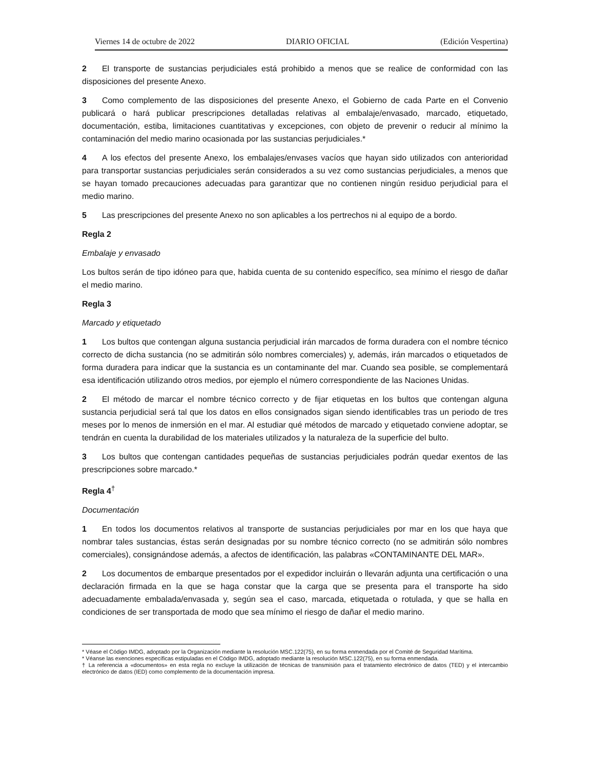Viernes 14 de octubre de 2022 DIARIO OFICIAL (Edición Vespertina)
2 El transporte de sustancias perjudiciales está prohibido a menos que se realice de conformidad con las disposiciones del presente Anexo.
3 Como complemento de las disposiciones del presente Anexo, el Gobierno de cada Parte en el Convenio publicará o hará publicar prescripciones detalladas relativas al embalaje/envasado, marcado, etiquetado, documentación, estiba, limitaciones cuantitativas y excepciones, con objeto de prevenir o reducir al mínimo la contaminación del medio marino ocasionada por las sustancias perjudiciales.*
4 A los efectos del presente Anexo, los embalajes/envases vacíos que hayan sido utilizados con anterioridad para transportar sustancias perjudiciales serán considerados a su vez como sustancias perjudiciales, a menos que se hayan tomado precauciones adecuadas para garantizar que no contienen ningún residuo perjudicial para el medio marino.
5 Las prescripciones del presente Anexo no son aplicables a los pertrechos ni al equipo de a bordo.
Regla 2
Embalaje y envasado
Los bultos serán de tipo idóneo para que, habida cuenta de su contenido específico, sea mínimo el riesgo de dañar el medio marino.
Regla 3
Marcado y etiquetado
1 Los bultos que contengan alguna sustancia perjudicial irán marcados de forma duradera con el nombre técnico correcto de dicha sustancia (no se admitirán sólo nombres comerciales) y, además, irán marcados o etiquetados de forma duradera para indicar que la sustancia es un contaminante del mar. Cuando sea posible, se complementará esa identificación utilizando otros medios, por ejemplo el número correspondiente de las Naciones Unidas.
2 El método de marcar el nombre técnico correcto y de fijar etiquetas en los bultos que contengan alguna sustancia perjudicial será tal que los datos en ellos consignados sigan siendo identificables tras un periodo de tres meses por lo menos de inmersión en el mar. Al estudiar qué métodos de marcado y etiquetado conviene adoptar, se tendrán en cuenta la durabilidad de los materiales utilizados y la naturaleza de la superficie del bulto.
3 Los bultos que contengan cantidades pequeñas de sustancias perjudiciales podrán quedar exentos de las prescripciones sobre marcado.*
Regla 4<sup>†</sup>
Documentación
1 En todos los documentos relativos al transporte de sustancias perjudiciales por mar en los que haya que nombrar tales sustancias, éstas serán designadas por su nombre técnico correcto (no se admitirán sólo nombres comerciales), consignándose además, a afectos de identificación, las palabras «CONTAMINANTE DEL MAR».
2 Los documentos de embarque presentados por el expedidor incluirán o llevarán adjunta una certificación o una declaración firmada en la que se haga constar que la carga que se presenta para el transporte ha sido adecuadamente embalada/envasada y, según sea el caso, marcada, etiquetada o rotulada, y que se halla en condiciones de ser transportada de modo que sea mínimo el riesgo de dañar el medio marino.
* Véase el Código IMDG, adoptado por la Organización mediante la resolución MSC.122(75), en su forma enmendada por el Comité de Seguridad Marítima.
* Véanse las exenciones específicas estipuladas en el Código IMDG, adoptado mediante la resolución MSC.122(75), en su forma enmendada.
† La referencia a «documentos» en esta regla no excluye la utilización de técnicas de transmisión para el tratamiento electrónico de datos (TED) y el intercambio electrónico de datos (IED) como complemento de la documentación impresa.